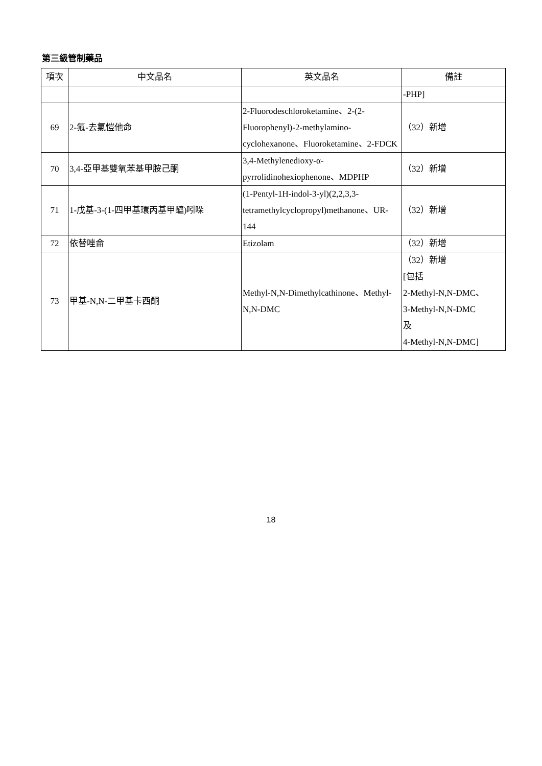第三級管制藥品
| 項次 | 中文品名 | 英文品名 | 備註 |
| --- | --- | --- | --- |
| | | | -PHP] |
| 69 | 2-氟-去氯愷他命 | 2-Fluorodeschloroketamine、2-(2-Fluorophenyl)-2-methylamino-cyclohexanone、Fluoroketamine、2-FDCK | （32）新增 |
| 70 | 3,4-亞甲基雙氧苯基甲胺己酮 | 3,4-Methylenedioxy-α-pyrrolidinohexiophenone、MDPHP | （32）新增 |
| 71 | 1-戊基-3-(1-四甲基環丙基甲醯)吲哚 | (1-Pentyl-1H-indol-3-yl)(2,2,3,3-tetramethylcyclopropyl)methanone、UR-144 | （32）新增 |
| 72 | 依替唑侖 | Etizolam | （32）新增 |
| 73 | 甲基-N,N-二甲基卡西酮 | Methyl-N,N-Dimethylcathinone、Methyl-N,N-DMC | （32）新增 [包括 2-Methyl-N,N-DMC、 3-Methyl-N,N-DMC 及 4-Methyl-N,N-DMC] |
18